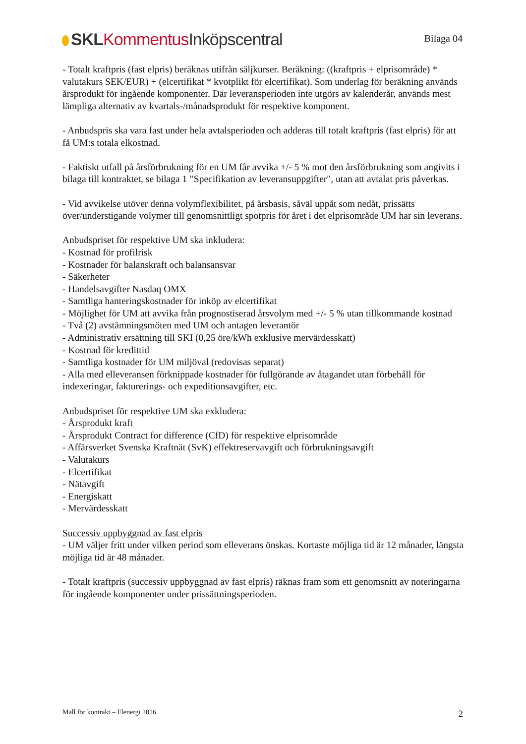SKL Kommentus Inköpscentral
Bilaga 04
- Totalt kraftpris (fast elpris) beräknas utifrån säljkurser. Beräkning: ((kraftpris + elprisområde) * valutakurs SEK/EUR) + (elcertifikat * kvotplikt för elcertifikat). Som underlag för beräkning används årsprodukt för ingående komponenter. Där leveransperioden inte utgörs av kalenderår, används mest lämpliga alternativ av kvartals-/månadsprodukt för respektive komponent.
- Anbudspris ska vara fast under hela avtalsperioden och adderas till totalt kraftpris (fast elpris) för att få UM:s totala elkostnad.
- Faktiskt utfall på årsförbrukning för en UM får avvika +/- 5 % mot den årsförbrukning som angivits i bilaga till kontraktet, se bilaga 1 ”Specifikation av leveransuppgifter", utan att avtalat pris påverkas.
- Vid avvikelse utöver denna volymflexibilitet, på årsbasis, såväl uppåt som nedåt, prissätts över/understigande volymer till genomsnittligt spotpris för året i det elprisområde UM har sin leverans.
Anbudspriset för respektive UM ska inkludera:
- Kostnad för profilrisk
- Kostnader för balanskraft och balansansvar
- Säkerheter
- Handelsavgifter Nasdaq OMX
- Samtliga hanteringskostnader för inköp av elcertifikat
- Möjlighet för UM att avvika från prognostiserad årsvolym med +/- 5 % utan tillkommande kostnad
- Två (2) avstämningsmöten med UM och antagen leverantör
- Administrativ ersättning till SKI (0,25 öre/kWh exklusive mervärdesskatt)
- Kostnad för kredittid
- Samtliga kostnader för UM miljöval (redovisas separat)
- Alla med elleveransen förknippade kostnader för fullgörande av åtagandet utan förbehåll för indexeringar, fakturerings- och expeditionsavgifter, etc.
Anbudspriset för respektive UM ska exkludera:
- Årsprodukt kraft
- Årsprodukt Contract for difference (CfD) för respektive elprisområde
- Affärsverket Svenska Kraftnät (SvK) effektreservavgift och förbrukningsavgift
- Valutakurs
- Elcertifikat
- Nätavgift
- Energiskatt
- Mervärdesskatt
Successiv uppbyggnad av fast elpris
- UM väljer fritt under vilken period som elleverans önskas. Kortaste möjliga tid är 12 månader, längsta möjliga tid är 48 månader.
- Totalt kraftpris (successiv uppbyggnad av fast elpris) räknas fram som ett genomsnitt av noteringarna för ingående komponenter under prissättningsperioden.
Mall för kontrakt – Elenergi 2016 2